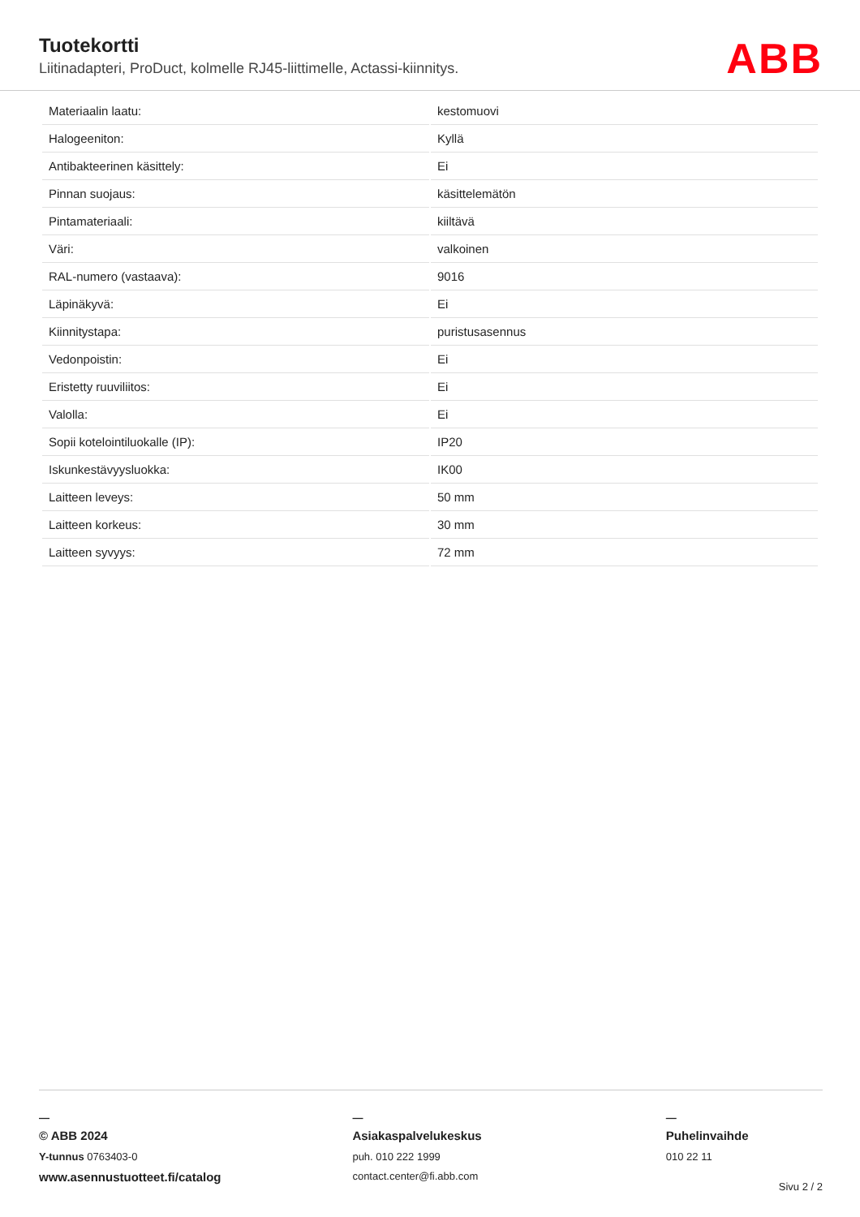Tuotekortti
Liitinadapteri, ProDuct, kolmelle RJ45-liittimelle, Actassi-kiinnitys.
ABB
| Materiaalin laatu: | kestomuovi |
| Halogeeniton: | Kyllä |
| Antibakteerinen käsittely: | Ei |
| Pinnan suojaus: | käsittelemätön |
| Pintamateriaali: | kiiltävä |
| Väri: | valkoinen |
| RAL-numero (vastaava): | 9016 |
| Läpinäkyvä: | Ei |
| Kiinnitystapa: | puristusasennus |
| Vedonpoistin: | Ei |
| Eristetty ruuviliitos: | Ei |
| Valolla: | Ei |
| Sopii kotelointiluokalle (IP): | IP20 |
| Iskunkestävyysluokka: | IK00 |
| Laitteen leveys: | 50 mm |
| Laitteen korkeus: | 30 mm |
| Laitteen syvyys: | 72 mm |
—
© ABB 2024
Y-tunnus 0763403-0
www.asennustuotteet.fi/catalog
—
Asiakaspalvelukeskus
puh. 010 222 1999
contact.center@fi.abb.com
—
Puhelinvaihde
010 22 11
Sivu 2 / 2